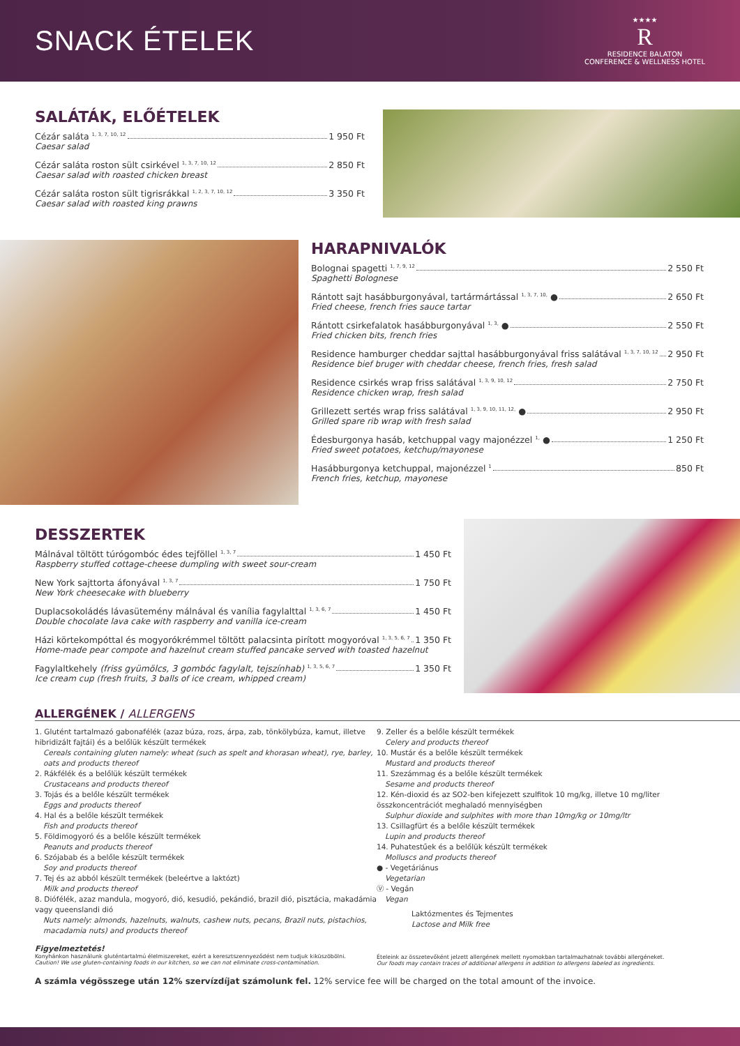SNACK ÉTELEK
★★★★
R
RESIDENCE BALATON
CONFERENCE & WELLNESS HOTEL
SALÁTÁK, ELŐÉTELEK
Cézár saláta <sup>1, 3, 7, 10, 12</sup> 1 950 Ft
Caesar salad
Cézár saláta roston sült csirkével <sup>1, 3, 7, 10, 12</sup> 2 850 Ft
Caesar salad with roasted chicken breast
Cézár saláta roston sült tigrisrákkal <sup>1, 2, 3, 7, 10, 12</sup> 3 350 Ft
Caesar salad with roasted king prawns
HARAPNIVALÓK
Bolognai spagetti <sup>1, 7, 9, 12</sup> 2 550 Ft
Spaghetti Bolognese
Rántott sajt hasábburgonyával, tartármártással <sup>1, 3, 7, 10,</sup> ● 2 650 Ft
Fried cheese, french fries sauce tartar
Rántott csirkefalatok hasábburgonyával <sup>1, 3,</sup> ● 2 550 Ft
Fried chicken bits, french fries
Residence hamburger cheddar sajttal hasábburgonyával friss salátával <sup>1, 3, 7, 10, 12</sup> 2 950 Ft
Residence bief bruger with cheddar cheese, french fries, fresh salad
Residence csirkés wrap friss salátával <sup>1, 3, 9, 10, 12</sup> 2 750 Ft
Residence chicken wrap, fresh salad
Grillezett sertés wrap friss salátával <sup>1, 3, 9, 10, 11, 12,</sup> ● 2 950 Ft
Grilled spare rib wrap with fresh salad
Édesburgonya hasáb, ketchuppal vagy majonézzel <sup>1,</sup> ● 1 250 Ft
Fried sweet potatoes, ketchup/mayonese
Hasábburgonya ketchuppal, majonézzel <sup>1</sup> 850 Ft
French fries, ketchup, mayonese
DESSZERTEK
Málnával töltött túrógombóc édes tejföllel <sup>1, 3, 7</sup> 1 450 Ft
Raspberry stuffed cottage-cheese dumpling with sweet sour-cream
New York sajttorta áfonyával <sup>1, 3, 7</sup> 1 750 Ft
New York cheesecake with blueberry
Duplacsokoládés lávasütemény málnával és vanília fagylalttal <sup>1, 3, 6, 7</sup> 1 450 Ft
Double chocolate lava cake with raspberry and vanilla ice-cream
Házi körtekompóttal és mogyorókrémmel töltött palacsinta pirított mogyoróval <sup>1, 3, 5, 6, 7</sup> 1 350 Ft
Home-made pear compote and hazelnut cream stuffed pancake served with toasted hazelnut
Fagylaltkehely (friss gyümölcs, 3 gombóc fagylalt, tejszínhab) <sup>1, 3, 5, 6, 7</sup> 1 350 Ft
Ice cream cup (fresh fruits, 3 balls of ice cream, whipped cream)
ALLERGÉNEK / ALLERGENS
1. Glutént tartalmazó gabonafélék (azaz búza, rozs, árpa, zab, tönkölybúza, kamut, illetve hibridizált fajtái) és a belőlük készült termékek
Cereals containing gluten namely: wheat (such as spelt and khorasan wheat), rye, barley, oats and products thereof
2. Rákfélék és a belőlük készült termékek
Crustaceans and products thereof
3. Tojás és a belőle készült termékek
Eggs and products thereof
4. Hal és a belőle készült termékek
Fish and products thereof
5. Földimogyoró és a belőle készült termékek
Peanuts and products thereof
6. Szójabab és a belőle készült termékek
Soy and products thereof
7. Tej és az abból készült termékek (beleértve a laktózt)
Milk and products thereof
8. Diófélék, azaz mandula, mogyoró, dió, kesudió, pekándió, brazil dió, pisztácia, makadámia vagy queenslandi dió
Nuts namely: almonds, hazelnuts, walnuts, cashew nuts, pecans, Brazil nuts, pistachios, macadamia nuts) and products thereof
9. Zeller és a belőle készült termékek
Celery and products thereof
10. Mustár és a belőle készült termékek
Mustard and products thereof
11. Szezámmag és a belőle készült termékek
Sesame and products thereof
12. Kén-dioxid és az SO2-ben kifejezett szulfitok 10 mg/kg, illetve 10 mg/liter összkoncentrációt meghaladó mennyiségben
Sulphur dioxide and sulphites with more than 10mg/kg or 10mg/ltr
13. Csillagfürt és a belőle készült termékek
Lupin and products thereof
14. Puhatestűek és a belőlük készült termékek
Molluscs and products thereof
● - Vegetáriánus
Vegetarian
Ⓥ - Vegán
Vegan
Laktózmentes és Tejmentes
Lactose and Milk free
Figyelmeztetés!
Konyhánkon használunk gluténtartalmú élelmiszereket, ezért a keresztszennyeződést nem tudjuk kiküszöbölni.
Caution! We use gluten-containing foods in our kitchen, so we can not eliminate cross-contamination.
Ételeink az összetevőként jelzett allergének mellett nyomokban tartalmazhatnak további allergéneket.
Our foods may contain traces of additional allergens in addition to allergens labeled as ingredients.
A számla végösszege után 12% szervízdíjat számolunk fel. 12% service fee will be charged on the total amount of the invoice.